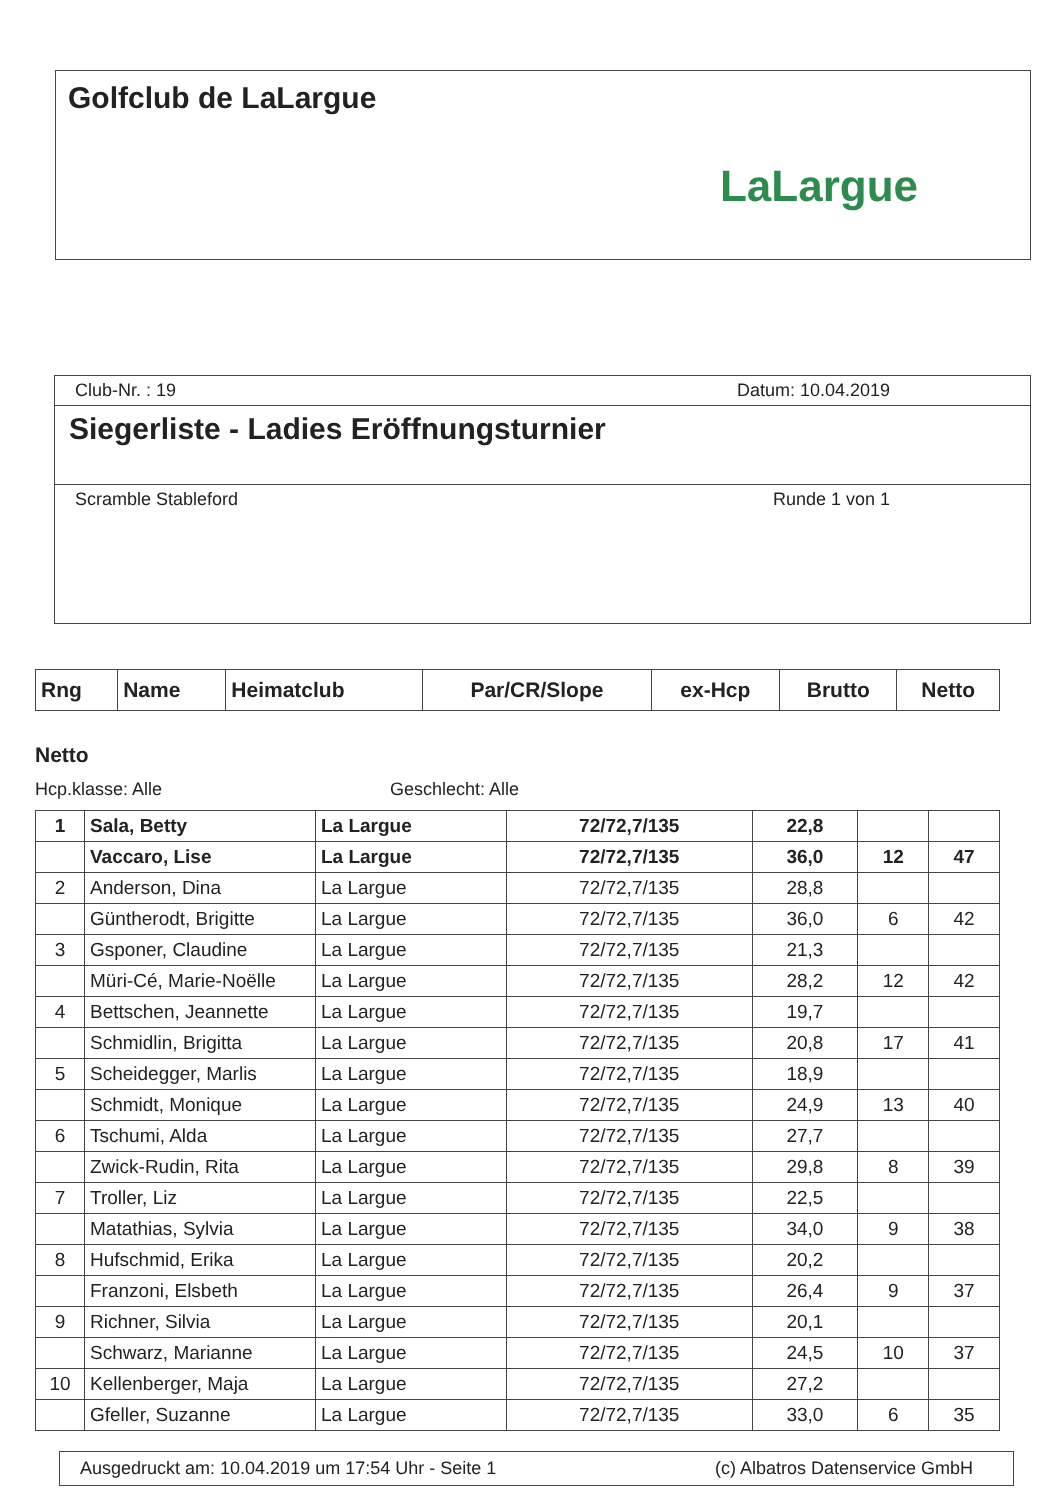Golfclub de LaLargue
LaLargue
Club-Nr. : 19 Datum: 10.04.2019
Siegerliste - Ladies Eröffnungsturnier
Scramble Stableford Runde 1 von 1
| Rng | Name | Heimatclub | Par/CR/Slope | ex-Hcp | Brutto | Netto |
| --- | --- | --- | --- | --- | --- | --- |
Netto
Hcp.klasse: Alle Geschlecht: Alle
| 1 | Sala, Betty | La Largue | 72/72,7/135 | 22,8 | | |
| | Vaccaro, Lise | La Largue | 72/72,7/135 | 36,0 | 12 | 47 |
| 2 | Anderson, Dina | La Largue | 72/72,7/135 | 28,8 | | |
| | Güntherodt, Brigitte | La Largue | 72/72,7/135 | 36,0 | 6 | 42 |
| 3 | Gsponer, Claudine | La Largue | 72/72,7/135 | 21,3 | | |
| | Müri-Cé, Marie-Noëlle | La Largue | 72/72,7/135 | 28,2 | 12 | 42 |
| 4 | Bettschen, Jeannette | La Largue | 72/72,7/135 | 19,7 | | |
| | Schmidlin, Brigitta | La Largue | 72/72,7/135 | 20,8 | 17 | 41 |
| 5 | Scheidegger, Marlis | La Largue | 72/72,7/135 | 18,9 | | |
| | Schmidt, Monique | La Largue | 72/72,7/135 | 24,9 | 13 | 40 |
| 6 | Tschumi, Alda | La Largue | 72/72,7/135 | 27,7 | | |
| | Zwick-Rudin, Rita | La Largue | 72/72,7/135 | 29,8 | 8 | 39 |
| 7 | Troller, Liz | La Largue | 72/72,7/135 | 22,5 | | |
| | Matathias, Sylvia | La Largue | 72/72,7/135 | 34,0 | 9 | 38 |
| 8 | Hufschmid, Erika | La Largue | 72/72,7/135 | 20,2 | | |
| | Franzoni, Elsbeth | La Largue | 72/72,7/135 | 26,4 | 9 | 37 |
| 9 | Richner, Silvia | La Largue | 72/72,7/135 | 20,1 | | |
| | Schwarz, Marianne | La Largue | 72/72,7/135 | 24,5 | 10 | 37 |
| 10 | Kellenberger, Maja | La Largue | 72/72,7/135 | 27,2 | | |
| | Gfeller, Suzanne | La Largue | 72/72,7/135 | 33,0 | 6 | 35 |
Ausgedruckt am: 10.04.2019 um 17:54 Uhr - Seite 1 (c) Albatros Datenservice GmbH